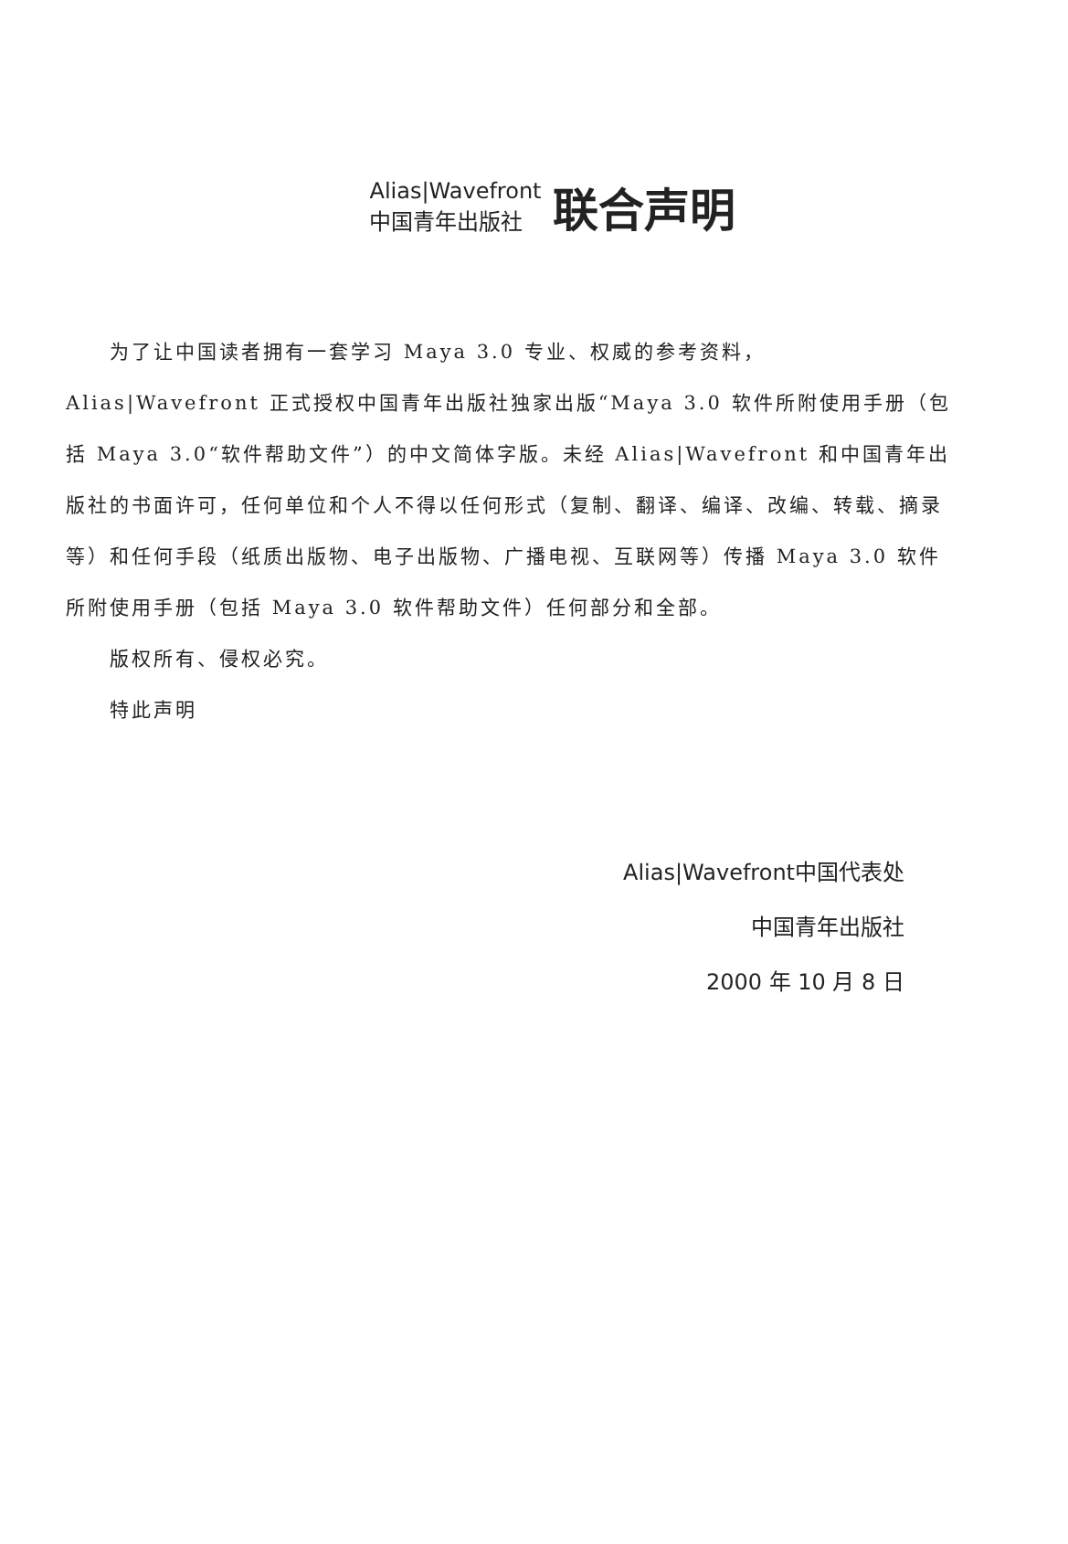Alias|Wavefront
中国青年出版社
联合声明
为了让中国读者拥有一套学习 Maya 3.0 专业、权威的参考资料，Alias|Wavefront 正式授权中国青年出版社独家出版“Maya 3.0 软件所附使用手册（包括 Maya 3.0“软件帮助文件”）的中文简体字版。未经 Alias|Wavefront 和中国青年出版社的书面许可，任何单位和个人不得以任何形式（复制、翻译、编译、改编、转载、摘录等）和任何手段（纸质出版物、电子出版物、广播电视、互联网等）传播 Maya 3.0 软件所附使用手册（包括 Maya 3.0 软件帮助文件）任何部分和全部。
版权所有、侵权必究。
特此声明
Alias|Wavefront中国代表处
中国青年出版社
2000 年 10 月 8 日